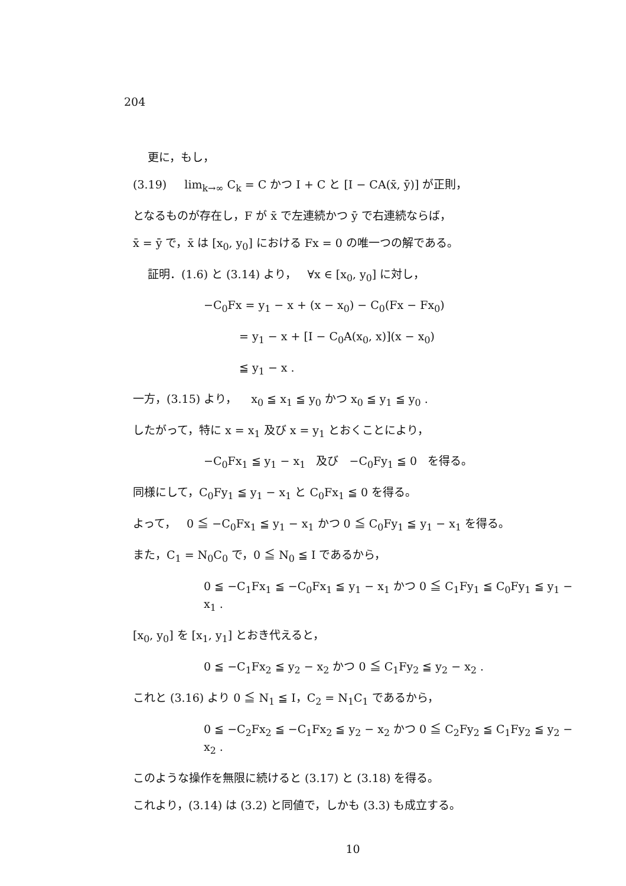204
更に，もし，
(3.19) lim<sub>k→∞</sub> C<sub>k</sub> = C かつ I + C と [I − CA(x̄, ȳ)] が正則，
となるものが存在し，F が x̄ で左連続かつ ȳ で右連続ならば，
x̄ = ȳ で，x̄ は [x<sub>0</sub>, y<sub>0</sub>] における Fx = 0 の唯一つの解である。
証明．(1.6) と (3.14) より， ∀x ∈ [x<sub>0</sub>, y<sub>0</sub>] に対し，
−C<sub>0</sub>Fx = y<sub>1</sub> − x + (x − x<sub>0</sub>) − C<sub>0</sub>(Fx − Fx<sub>0</sub>)
= y<sub>1</sub> − x + [I − C<sub>0</sub>A(x<sub>0</sub>, x)](x − x<sub>0</sub>)
≦ y<sub>1</sub> − x .
一方，(3.15) より， x<sub>0</sub> ≦ x<sub>1</sub> ≦ y<sub>0</sub> かつ x<sub>0</sub> ≦ y<sub>1</sub> ≦ y<sub>0</sub> .
したがって，特に x = x<sub>1</sub> 及び x = y<sub>1</sub> とおくことにより，
−C<sub>0</sub>Fx<sub>1</sub> ≦ y<sub>1</sub> − x<sub>1</sub> 及び −C<sub>0</sub>Fy<sub>1</sub> ≦ 0 を得る。
同様にして，C<sub>0</sub>Fy<sub>1</sub> ≦ y<sub>1</sub> − x<sub>1</sub> と C<sub>0</sub>Fx<sub>1</sub> ≦ 0 を得る。
よって， 0 ≦ −C<sub>0</sub>Fx<sub>1</sub> ≦ y<sub>1</sub> − x<sub>1</sub> かつ 0 ≦ C<sub>0</sub>Fy<sub>1</sub> ≦ y<sub>1</sub> − x<sub>1</sub> を得る。
また，C<sub>1</sub> = N<sub>0</sub>C<sub>0</sub> で，0 ≦ N<sub>0</sub> ≦ I であるから，
0 ≦ −C<sub>1</sub>Fx<sub>1</sub> ≦ −C<sub>0</sub>Fx<sub>1</sub> ≦ y<sub>1</sub> − x<sub>1</sub> かつ 0 ≦ C<sub>1</sub>Fy<sub>1</sub> ≦ C<sub>0</sub>Fy<sub>1</sub> ≦ y<sub>1</sub> − x<sub>1</sub> .
[x<sub>0</sub>, y<sub>0</sub>] を [x<sub>1</sub>, y<sub>1</sub>] とおき代えると，
0 ≦ −C<sub>1</sub>Fx<sub>2</sub> ≦ y<sub>2</sub> − x<sub>2</sub> かつ 0 ≦ C<sub>1</sub>Fy<sub>2</sub> ≦ y<sub>2</sub> − x<sub>2</sub> .
これと (3.16) より 0 ≦ N<sub>1</sub> ≦ I，C<sub>2</sub> = N<sub>1</sub>C<sub>1</sub> であるから，
0 ≦ −C<sub>2</sub>Fx<sub>2</sub> ≦ −C<sub>1</sub>Fx<sub>2</sub> ≦ y<sub>2</sub> − x<sub>2</sub> かつ 0 ≦ C<sub>2</sub>Fy<sub>2</sub> ≦ C<sub>1</sub>Fy<sub>2</sub> ≦ y<sub>2</sub> − x<sub>2</sub> .
このような操作を無限に続けると (3.17) と (3.18) を得る。
これより，(3.14) は (3.2) と同値で，しかも (3.3) も成立する。
10